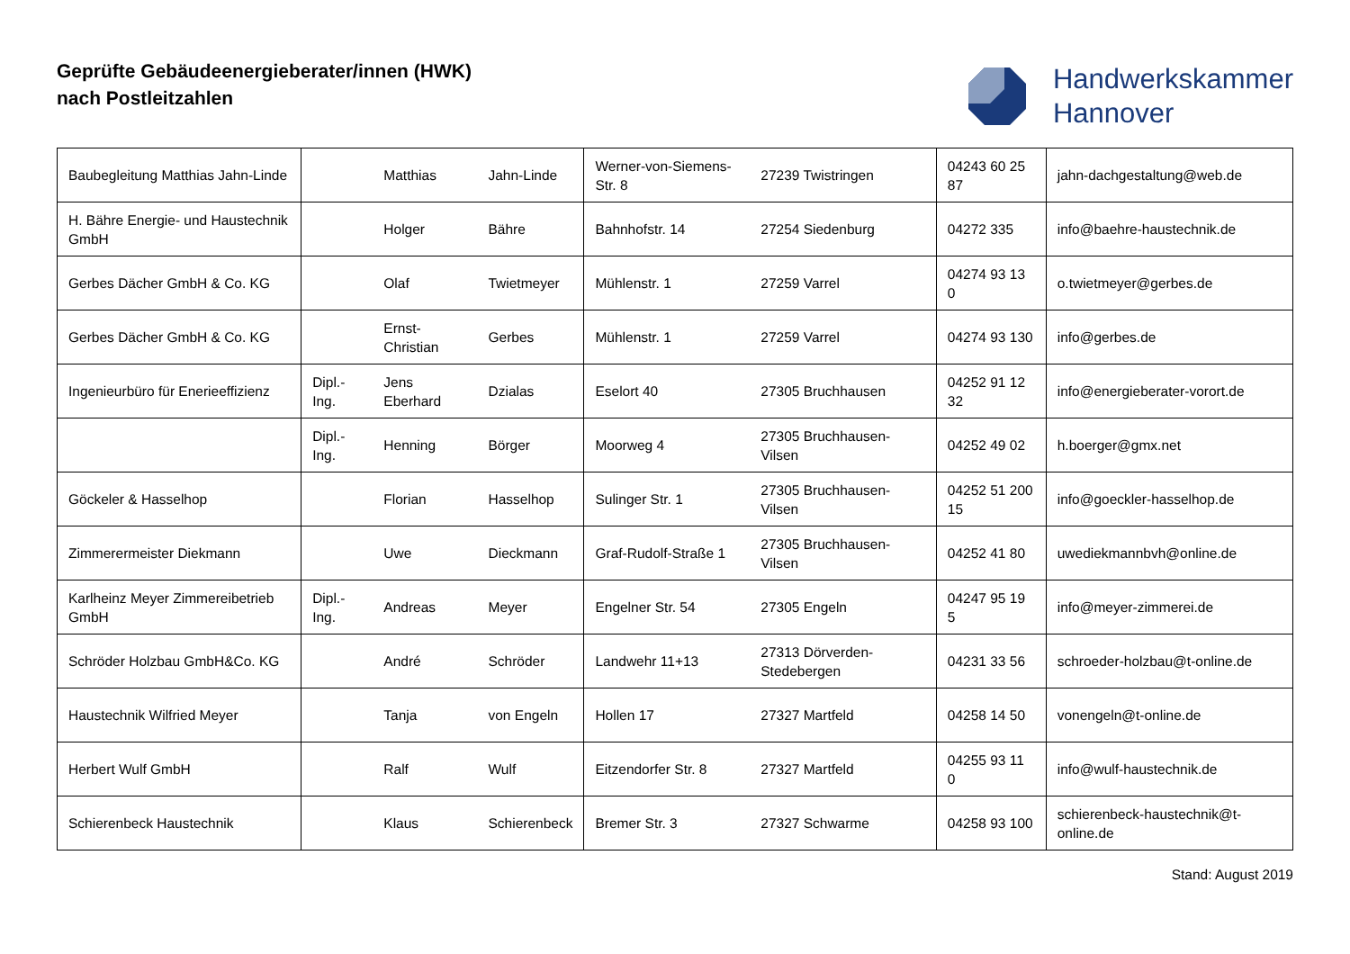Geprüfte Gebäudeenergieberater/innen (HWK)
nach Postleitzahlen
Handwerkskammer
Hannover
| Baubegleitung Matthias Jahn-Linde | | Matthias | Jahn-Linde | Werner-von-Siemens-Str. 8 | 27239 Twistringen | 04243 60 25 87 | jahn-dachgestaltung@web.de |
| H. Bähre Energie- und Haustechnik GmbH | | Holger | Bähre | Bahnhofstr. 14 | 27254 Siedenburg | 04272 335 | info@baehre-haustechnik.de |
| Gerbes Dächer GmbH & Co. KG | | Olaf | Twietmeyer | Mühlenstr. 1 | 27259 Varrel | 04274 93 13 0 | o.twietmeyer@gerbes.de |
| Gerbes Dächer GmbH & Co. KG | | Ernst-Christian | Gerbes | Mühlenstr. 1 | 27259 Varrel | 04274 93 130 | info@gerbes.de |
| Ingenieurbüro für Enerieeffizienz | Dipl.-Ing. | Jens Eberhard | Dzialas | Eselort 40 | 27305 Bruchhausen | 04252 91 12 32 | info@energieberater-vorort.de |
| | Dipl.-Ing. | Henning | Börger | Moorweg 4 | 27305 Bruchhausen-Vilsen | 04252 49 02 | h.boerger@gmx.net |
| Göckeler & Hasselhop | | Florian | Hasselhop | Sulinger Str. 1 | 27305 Bruchhausen-Vilsen | 04252 51 200 15 | info@goeckler-hasselhop.de |
| Zimmerermeister Diekmann | | Uwe | Dieckmann | Graf-Rudolf-Straße 1 | 27305 Bruchhausen-Vilsen | 04252 41 80 | uwediekmannbvh@online.de |
| Karlheinz Meyer Zimmereibetrieb GmbH | Dipl.-Ing. | Andreas | Meyer | Engelner Str. 54 | 27305 Engeln | 04247 95 19 5 | info@meyer-zimmerei.de |
| Schröder Holzbau GmbH&Co. KG | | André | Schröder | Landwehr 11+13 | 27313 Dörverden-Stedebergen | 04231 33 56 | schroeder-holzbau@t-online.de |
| Haustechnik Wilfried Meyer | | Tanja | von Engeln | Hollen 17 | 27327 Martfeld | 04258 14 50 | vonengeln@t-online.de |
| Herbert Wulf GmbH | | Ralf | Wulf | Eitzendorfer Str. 8 | 27327 Martfeld | 04255 93 11 0 | info@wulf-haustechnik.de |
| Schierenbeck Haustechnik | | Klaus | Schierenbeck | Bremer Str. 3 | 27327 Schwarme | 04258 93 100 | schierenbeck-haustechnik@t-online.de |
Stand: August 2019